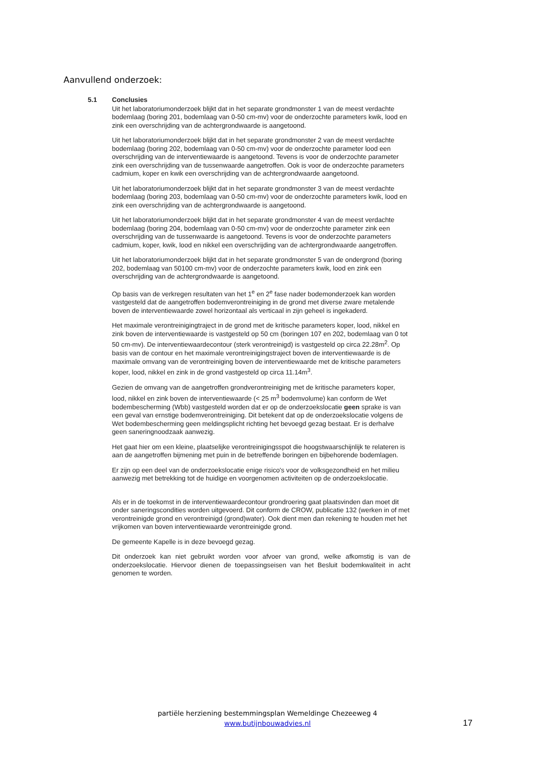Aanvullend onderzoek:
5.1 Conclusies
Uit het laboratoriumonderzoek blijkt dat in het separate grondmonster 1 van de meest verdachte bodemlaag (boring 201, bodemlaag van 0-50 cm-mv) voor de onderzochte parameters kwik, lood en zink een overschrijding van de achtergrondwaarde is aangetoond.
Uit het laboratoriumonderzoek blijkt dat in het separate grondmonster 2 van de meest verdachte bodemlaag (boring 202, bodemlaag van 0-50 cm-mv) voor de onderzochte parameter lood een overschrijding van de interventiewaarde is aangetoond. Tevens is voor de onderzochte parameter zink een overschrijding van de tussenwaarde aangetroffen. Ook is voor de onderzochte parameters cadmium, koper en kwik een overschrijding van de achtergrondwaarde aangetoond.
Uit het laboratoriumonderzoek blijkt dat in het separate grondmonster 3 van de meest verdachte bodemlaag (boring 203, bodemlaag van 0-50 cm-mv) voor de onderzochte parameters kwik, lood en zink een overschrijding van de achtergrondwaarde is aangetoond.
Uit het laboratoriumonderzoek blijkt dat in het separate grondmonster 4 van de meest verdachte bodemlaag (boring 204, bodemlaag van 0-50 cm-mv) voor de onderzochte parameter zink een overschrijding van de tussenwaarde is aangetoond. Tevens is voor de onderzochte parameters cadmium, koper, kwik, lood en nikkel een overschrijding van de achtergrondwaarde aangetroffen.
Uit het laboratoriumonderzoek blijkt dat in het separate grondmonster 5 van de ondergrond (boring 202, bodemlaag van 50100 cm-mv) voor de onderzochte parameters kwik, lood en zink een overschrijding van de achtergrondwaarde is aangetoond.
Op basis van de verkregen resultaten van het 1<sup>e</sup> en 2<sup>e</sup> fase nader bodemonderzoek kan worden vastgesteld dat de aangetroffen bodemverontreiniging in de grond met diverse zware metalende boven de interventiewaarde zowel horizontaal als verticaal in zijn geheel is ingekaderd.
Het maximale verontreinigingtraject in de grond met de kritische parameters koper, lood, nikkel en zink boven de interventiewaarde is vastgesteld op 50 cm (boringen 107 en 202, bodemlaag van 0 tot 50 cm-mv). De interventiewaardecontour (sterk verontreinigd) is vastgesteld op circa 22.28m<sup>2</sup>. Op basis van de contour en het maximale verontreinigingstraject boven de interventiewaarde is de maximale omvang van de verontreiniging boven de interventiewaarde met de kritische parameters koper, lood, nikkel en zink in de grond vastgesteld op circa 11.14m<sup>3</sup>.
Gezien de omvang van de aangetroffen grondverontreiniging met de kritische parameters koper, lood, nikkel en zink boven de interventiewaarde (< 25 m<sup>3</sup> bodemvolume) kan conform de Wet bodembescherming (Wbb) vastgesteld worden dat er op de onderzoekslocatie geen sprake is van een geval van ernstige bodemverontreiniging. Dit betekent dat op de onderzoekslocatie volgens de Wet bodembescherming geen meldingsplicht richting het bevoegd gezag bestaat. Er is derhalve geen saneringnoodzaak aanwezig.
Het gaat hier om een kleine, plaatselijke verontreinigingsspot die hoogstwaarschijnlijk te relateren is aan de aangetroffen bijmening met puin in de betreffende boringen en bijbehorende bodemlagen.
Er zijn op een deel van de onderzoekslocatie enige risico's voor de volksgezondheid en het milieu aanwezig met betrekking tot de huidige en voorgenomen activiteiten op de onderzoekslocatie.
Als er in de toekomst in de interventiewaardecontour grondroering gaat plaatsvinden dan moet dit onder saneringscondities worden uitgevoerd. Dit conform de CROW, publicatie 132 (werken in of met verontreinigde grond en verontreinigd (grond)water). Ook dient men dan rekening te houden met het vrijkomen van boven interventiewaarde verontreinigde grond.
De gemeente Kapelle is in deze bevoegd gezag.
Dit onderzoek kan niet gebruikt worden voor afvoer van grond, welke afkomstig is van de onderzoekslocatie. Hiervoor dienen de toepassingseisen van het Besluit bodemkwaliteit in acht genomen te worden.
partiële herziening bestemmingsplan Wemeldinge Chezeeweg 4
www.butijnbouwadvies.nl
17